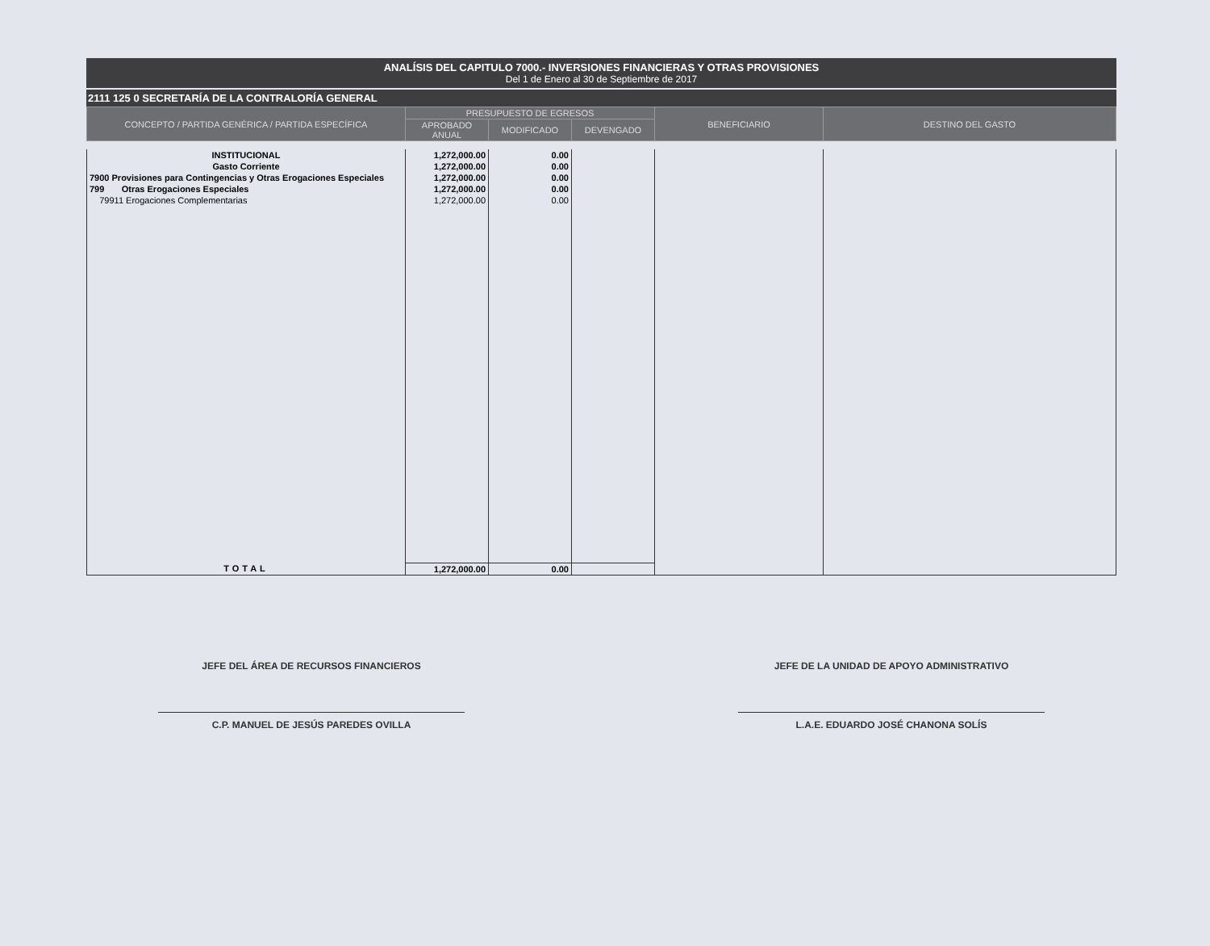ANALÍSIS DEL CAPITULO 7000.- INVERSIONES FINANCIERAS Y OTRAS PROVISIONES
Del 1 de Enero al 30 de Septiembre de 2017
2111 125 0 SECRETARÍA DE LA CONTRALORÍA GENERAL
| CONCEPTO / PARTIDA GENÉRICA / PARTIDA ESPECÍFICA | PRESUPUESTO DE EGRESOS | | | BENEFICIARIO | DESTINO DEL GASTO |
| --- | --- | --- | --- | --- | --- |
| | APROBADO ANUAL | MODIFICADO | DEVENGADO | | |
| INSTITUCIONAL | 1,272,000.00 | 0.00 | | | |
| Gasto Corriente | 1,272,000.00 | 0.00 | | | |
| 7900 Provisiones para Contingencias y Otras Erogaciones Especiales | 1,272,000.00 | 0.00 | | | |
| 799 Otras Erogaciones Especiales | 1,272,000.00 | 0.00 | | | |
| 79911 Erogaciones Complementarias | 1,272,000.00 | 0.00 | | | |
| TOTAL | 1,272,000.00 | 0.00 | | | |
JEFE DEL ÁREA DE RECURSOS FINANCIEROS
C.P. MANUEL DE JESÚS PAREDES OVILLA
JEFE DE LA UNIDAD DE APOYO ADMINISTRATIVO
L.A.E. EDUARDO JOSÉ CHANONA SOLÍS